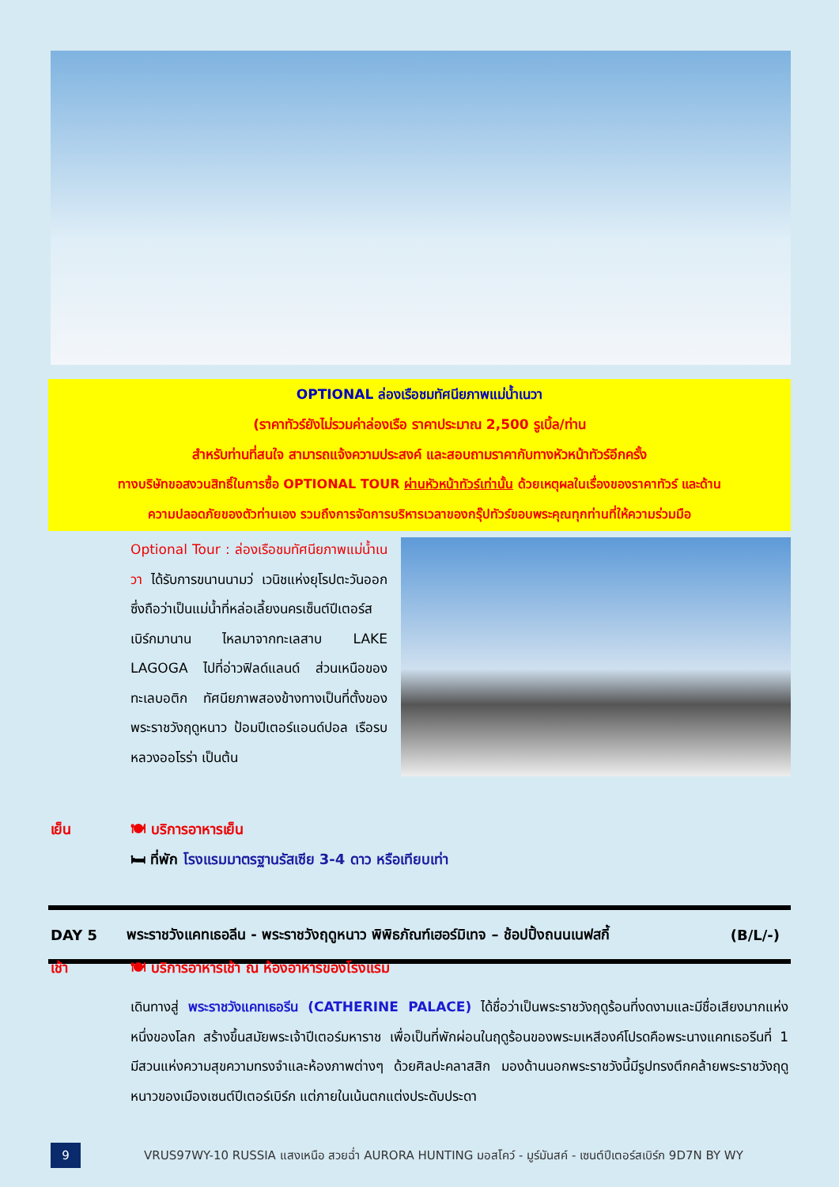OPTIONAL ล่องเรือชมทัศนียภาพแม่น้ำเนวา
(ราคาทัวร์ยังไม่รวมค่าล่องเรือ ราคาประมาณ 2,500 รูเบิ้ล/ท่าน
สำหรับท่านที่สนใจ สามารถแจ้งความประสงค์ และสอบถามราคากับทางหัวหน้าทัวร์อีกครั้ง
ทางบริษัทขอสงวนสิทธิ์ในการซื้อ OPTIONAL TOUR ผ่านหัวหน้าทัวร์เท่านั้น ด้วยเหตุผลในเรื่องของราคาทัวร์ และด้าน
ความปลอดภัยของตัวท่านเอง รวมถึงการจัดการบริหารเวลาของกรุ๊ปทัวร์ขอบพระคุณทุกท่านที่ให้ความร่วมมือ
Optional Tour : ล่องเรือชมทัศนียภาพแม่น้ำเนวา ได้รับการขนานนามว่ เวนิชแห่งยุโรปตะวันออก ซึ่งถือว่าเป็นแม่น้ำที่หล่อเลี้ยงนครเซ็นต์ปีเตอร์สเบิร์กมานาน ไหลมาจากทะเลสาบ LAKE LAGOGA ไปที่อ่าวฟิลด์แลนด์ ส่วนเหนือของทะเลบอติก ทัศนียภาพสองข้างทางเป็นที่ตั้งของพระราชวังฤดูหนาว ป้อมปีเตอร์แอนด์ปอล เรือรบหลวงออโรร่า เป็นต้น
เย็น 🍽 บริการอาหารเย็น
🛏 ที่พัก โรงแรมมาตรฐานรัสเซีย 3-4 ดาว หรือเทียบเท่า
DAY 5 พระราชวังแคทเธอลีน - พระราชวังฤดูหนาว พิพิธภัณฑ์เฮอร์มิเทจ – ช้อปปิ้งถนนเนฟสกี้ (B/L/-)
เช้า 🍽 บริการอาหารเช้า ณ ห้องอาหารของโรงแรม
เดินทางสู่ พระราชวังแคทเธอรีน (CATHERINE PALACE) ได้ชื่อว่าเป็นพระราชวังฤดูร้อนที่งดงามและมีชื่อเสียงมากแห่งหนึ่งของโลก สร้างขึ้นสมัยพระเจ้าปีเตอร์มหาราช เพื่อเป็นที่พักผ่อนในฤดูร้อนของพระมเหสีองค์โปรดคือพระนางแคทเธอรีนที่ 1 มีสวนแห่งความสุขความทรงจำและห้องภาพต่างๆ ด้วยศิลปะคลาสสิก มองด้านนอกพระราชวังนี้มีรูปทรงตึกคล้ายพระราชวังฤดูหนาวของเมืองเซนต์ปีเตอร์เบิร์ก แต่ภายในเน้นตกแต่งประดับประดา
9
VRUS97WY-10 RUSSIA แสงเหนือ สวยฉ่ำ AURORA HUNTING มอสโคว์ - มูร์มันสค์ - เซนต์ปีเตอร์สเบิร์ก 9D7N BY WY